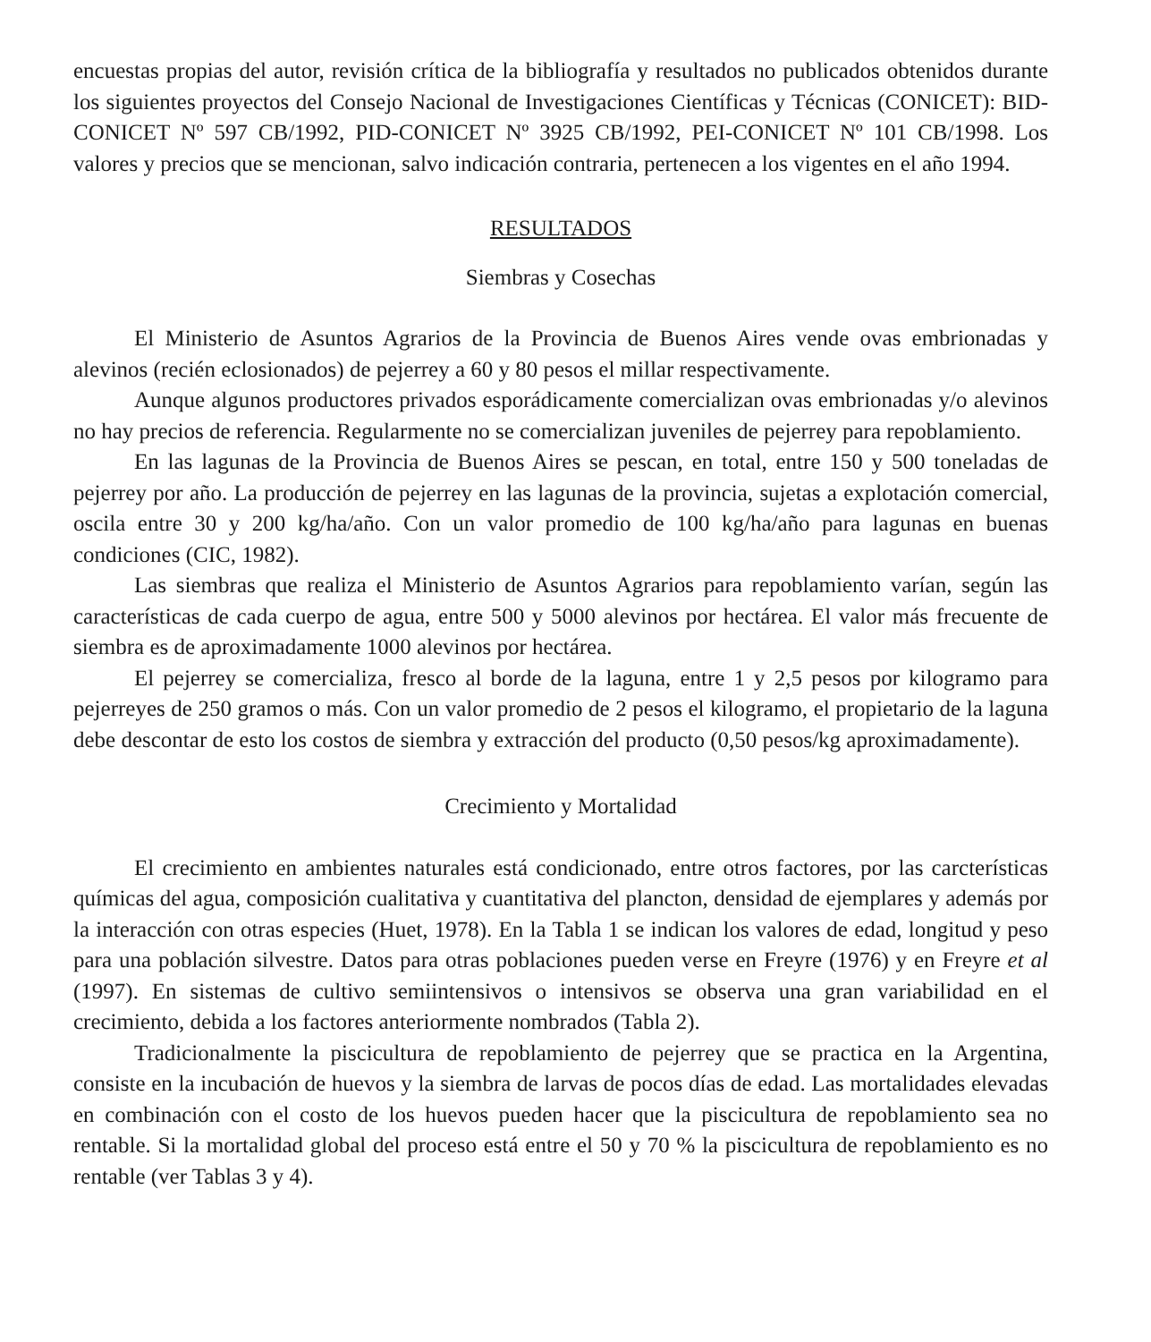encuestas propias del autor, revisión crítica de la bibliografía y resultados no publicados obtenidos durante los siguientes proyectos del Consejo Nacional de Investigaciones Científicas y Técnicas (CONICET): BID-CONICET Nº 597 CB/1992, PID-CONICET Nº 3925 CB/1992, PEI-CONICET Nº 101 CB/1998. Los valores y precios que se mencionan, salvo indicación contraria, pertenecen a los vigentes en el año 1994.
RESULTADOS
Siembras y Cosechas
El Ministerio de Asuntos Agrarios de la Provincia de Buenos Aires vende ovas embrionadas y alevinos (recién eclosionados) de pejerrey a 60 y 80 pesos el millar respectivamente.
Aunque algunos productores privados esporádicamente comercializan ovas embrionadas y/o alevinos no hay precios de referencia. Regularmente no se comercializan juveniles de pejerrey para repoblamiento.
En las lagunas de la Provincia de Buenos Aires se pescan, en total, entre 150 y 500 toneladas de pejerrey por año. La producción de pejerrey en las lagunas de la provincia, sujetas a explotación comercial, oscila entre 30 y 200 kg/ha/año. Con un valor promedio de 100 kg/ha/año para lagunas en buenas condiciones (CIC, 1982).
Las siembras que realiza el Ministerio de Asuntos Agrarios para repoblamiento varían, según las características de cada cuerpo de agua, entre 500 y 5000 alevinos por hectárea. El valor más frecuente de siembra es de aproximadamente 1000 alevinos por hectárea.
El pejerrey se comercializa, fresco al borde de la laguna, entre 1 y 2,5 pesos por kilogramo para pejerreyes de 250 gramos o más. Con un valor promedio de 2 pesos el kilogramo, el propietario de la laguna debe descontar de esto los costos de siembra y extracción del producto (0,50 pesos/kg aproximadamente).
Crecimiento y Mortalidad
El crecimiento en ambientes naturales está condicionado, entre otros factores, por las carcterísticas químicas del agua, composición cualitativa y cuantitativa del plancton, densidad de ejemplares y además por la interacción con otras especies (Huet, 1978). En la Tabla 1 se indican los valores de edad, longitud y peso para una población silvestre. Datos para otras poblaciones pueden verse en Freyre (1976) y en Freyre et al (1997). En sistemas de cultivo semiintensivos o intensivos se observa una gran variabilidad en el crecimiento, debida a los factores anteriormente nombrados (Tabla 2).
Tradicionalmente la piscicultura de repoblamiento de pejerrey que se practica en la Argentina, consiste en la incubación de huevos y la siembra de larvas de pocos días de edad. Las mortalidades elevadas en combinación con el costo de los huevos pueden hacer que la piscicultura de repoblamiento sea no rentable. Si la mortalidad global del proceso está entre el 50 y 70 % la piscicultura de repoblamiento es no rentable (ver Tablas 3 y 4).